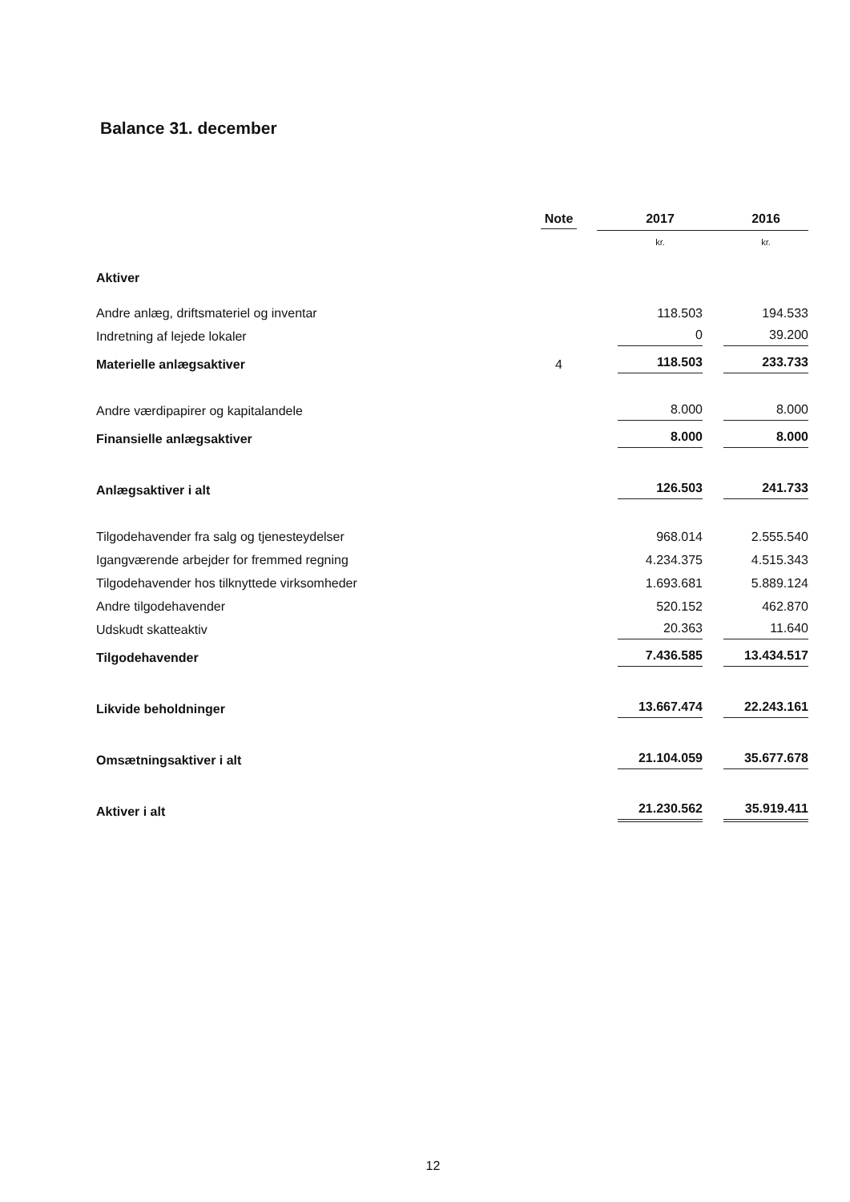Balance 31. december
| | Note | 2017 | 2016 |
| --- | --- | --- | --- |
| | | kr. | kr. |
| Aktiver | | | |
| Andre anlæg, driftsmateriel og inventar | | 118.503 | 194.533 |
| Indretning af lejede lokaler | | 0 | 39.200 |
| Materielle anlægsaktiver | 4 | 118.503 | 233.733 |
| Andre værdipapirer og kapitalandele | | 8.000 | 8.000 |
| Finansielle anlægsaktiver | | 8.000 | 8.000 |
| Anlægsaktiver i alt | | 126.503 | 241.733 |
| Tilgodehavender fra salg og tjenesteydelser | | 968.014 | 2.555.540 |
| Igangværende arbejder for fremmed regning | | 4.234.375 | 4.515.343 |
| Tilgodehavender hos tilknyttede virksomheder | | 1.693.681 | 5.889.124 |
| Andre tilgodehavender | | 520.152 | 462.870 |
| Udskudt skatteaktiv | | 20.363 | 11.640 |
| Tilgodehavender | | 7.436.585 | 13.434.517 |
| Likvide beholdninger | | 13.667.474 | 22.243.161 |
| Omsætningsaktiver i alt | | 21.104.059 | 35.677.678 |
| Aktiver i alt | | 21.230.562 | 35.919.411 |
12